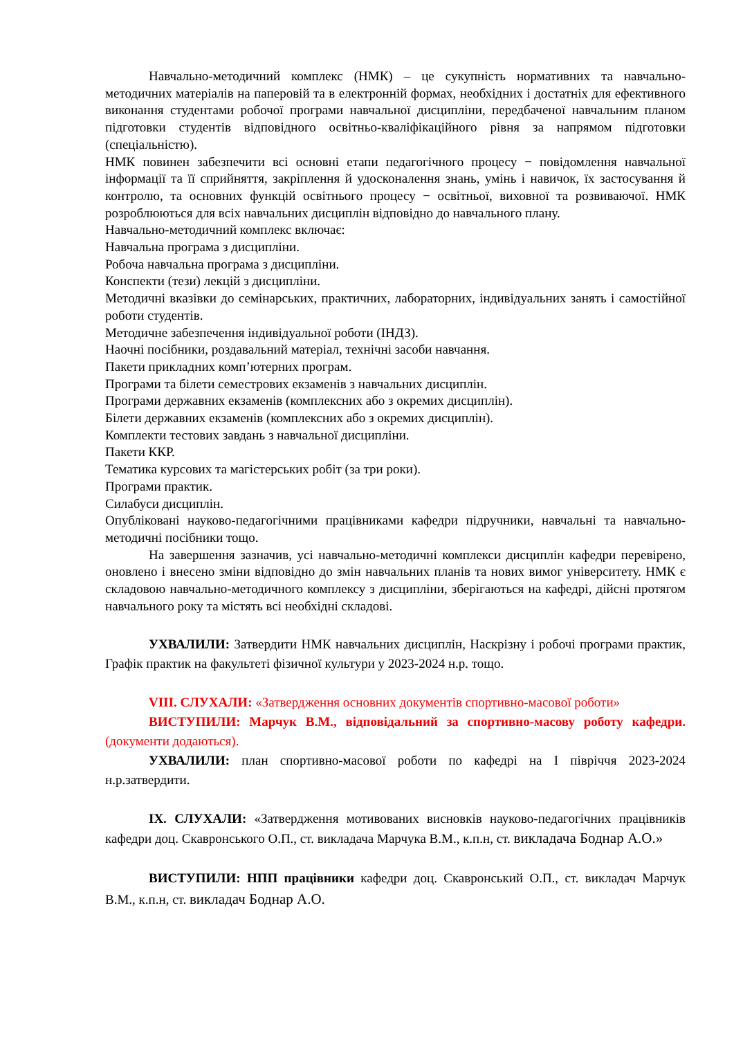Навчально-методичний комплекс (НМК) – це сукупність нормативних та навчально-методичних матеріалів на паперовій та в електронній формах, необхідних і достатніх для ефективного виконання студентами робочої програми навчальної дисципліни, передбаченої навчальним планом підготовки студентів відповідного освітньо-кваліфікаційного рівня за напрямом підготовки (спеціальністю).
НМК повинен забезпечити всі основні етапи педагогічного процесу − повідомлення навчальної інформації та її сприйняття, закріплення й удосконалення знань, умінь і навичок, їх застосування й контролю, та основних функцій освітнього процесу − освітньої, виховної та розвиваючої. НМК розроблюються для всіх навчальних дисциплін відповідно до навчального плану.
Навчально-методичний комплекс включає:
Навчальна програма з дисципліни.
Робоча навчальна програма з дисципліни.
Конспекти (тези) лекцій з дисципліни.
Методичні вказівки до семінарських, практичних, лабораторних, індивідуальних занять і самостійної роботи студентів.
Методичне забезпечення індивідуальної роботи (ІНДЗ).
Наочні посібники, роздавальний матеріал, технічні засоби навчання.
Пакети прикладних комп’ютерних програм.
Програми та білети семестрових екзаменів з навчальних дисциплін.
Програми державних екзаменів (комплексних або з окремих дисциплін).
Білети державних екзаменів (комплексних або з окремих дисциплін).
Комплекти тестових завдань з навчальної дисципліни.
Пакети ККР.
Тематика курсових та магістерських робіт (за три роки).
Програми практик.
Силабуси дисциплін.
Опубліковані науково-педагогічними працівниками кафедри підручники, навчальні та навчально-методичні посібники тощо.
На завершення зазначив, усі навчально-методичні комплекси дисциплін кафедри перевірено, оновлено і внесено зміни відповідно до змін навчальних планів та нових вимог університету. НМК є складовою навчально-методичного комплексу з дисципліни, зберігаються на кафедрі, дійсні протягом навчального року та містять всі необхідні складові.
УХВАЛИЛИ: Затвердити НМК навчальних дисциплін, Наскрізну і робочі програми практик, Графік практик на факультеті фізичної культури у 2023-2024 н.р. тощо.
VІІІ. СЛУХАЛИ: «Затвердження основних документів спортивно-масової роботи»
ВИСТУПИЛИ: Марчук В.М., відповідальний за спортивно-масову роботу кафедри.(документи додаються).
УХВАЛИЛИ: план спортивно-масової роботи по кафедрі на І півріччя 2023-2024 н.р.затвердити.
ІХ. СЛУХАЛИ: «Затвердження мотивованих висновків науково-педагогічних працівників кафедри доц. Скавронського О.П., ст. викладача Марчука В.М., к.п.н, ст. викладача Боднар А.О.»
ВИСТУПИЛИ: НПП працівники кафедри доц. Скавронський О.П., ст. викладач Марчук В.М., к.п.н, ст. викладач Боднар А.О.